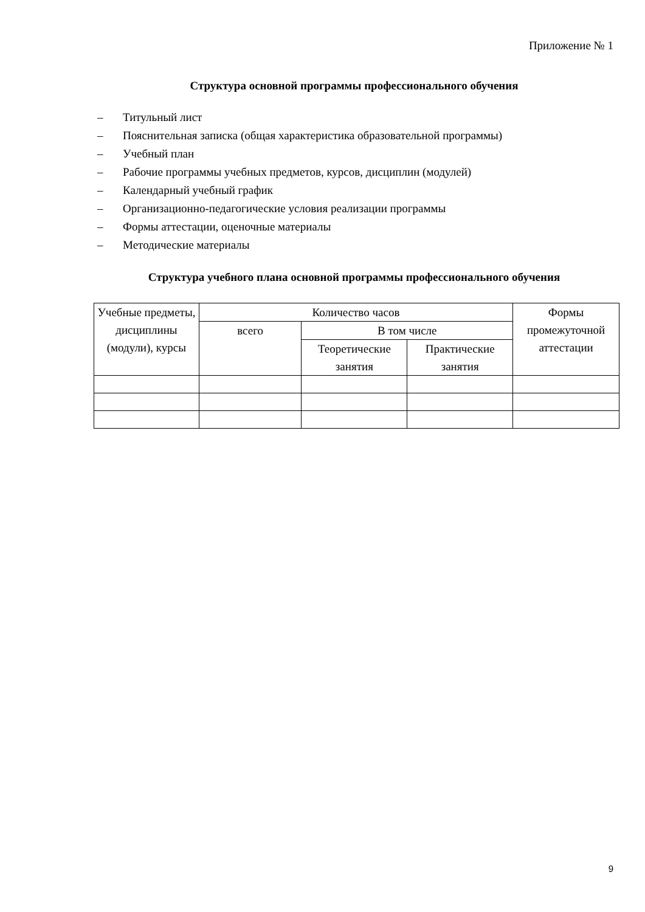Приложение № 1
Структура основной программы профессионального обучения
– Титульный лист
– Пояснительная записка (общая характеристика образовательной программы)
– Учебный план
– Рабочие программы учебных предметов, курсов, дисциплин (модулей)
– Календарный учебный график
– Организационно-педагогические условия реализации программы
– Формы аттестации, оценочные материалы
– Методические материалы
Структура учебного плана основной программы профессионального обучения
| Учебные предметы, дисциплины (модули), курсы | Количество часов | | | Формы промежуточной аттестации |
| --- | --- | --- | --- | --- |
| | всего | В том числе | | |
| | | Теоретические занятия | Практические занятия | |
9